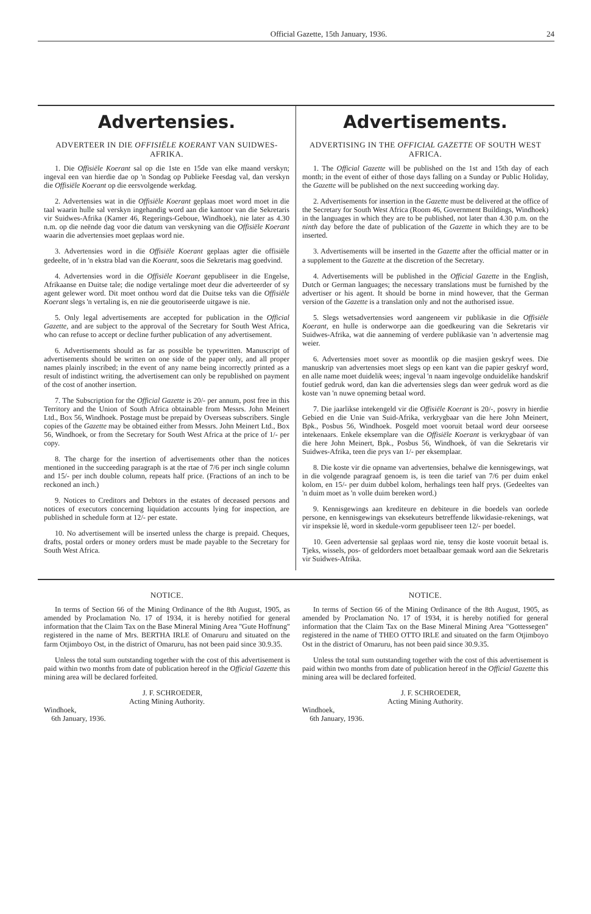Official Gazette, 15th January, 1936. 24
Advertensies.
ADVERTEER IN DIE OFFISIËLE KOERANT VAN SUIDWES-AFRIKA.
1. Die Offisiële Koerant sal op die 1ste en 15de van elke maand verskyn; ingeval een van hierdie dae op 'n Sondag op Publieke Feesdag val, dan verskyn die Offisiële Koerant op die eersvolgende werkdag.
2. Advertensies wat in die Offisiële Koerant geplaas moet word moet in die taal waarin hulle sal verskyn ingehandig word aan die kantoor van die Sekretaris vir Suidwes-Afrika (Kamer 46, Regerings-Geboue, Windhoek), nie later as 4.30 n.m. op die neënde dag voor die datum van verskyning van die Offisiële Koerant waarin die advertensies moet geplaas word nie.
3. Advertensies word in die Offisiële Koerant geplaas agter die offisiële gedeelte, of in 'n ekstra blad van die Koerant, soos die Sekretaris mag goedvind.
4. Advertensies word in die Offisiële Koerant gepubliseer in die Engelse, Afrikaanse en Duitse tale; die nodige vertalinge moet deur die adverteerder of sy agent gelewer word. Dit moet onthou word dat die Duitse teks van die Offisiële Koerant slegs 'n vertaling is, en nie die geoutoriseerde uitgawe is nie.
5. Only legal advertisements are accepted for publication in the Official Gazette, and are subject to the approval of the Secretary for South West Africa, who can refuse to accept or decline further publication of any advertisement.
6. Advertisements should as far as possible be typewritten. Manuscript of advertisements should be written on one side of the paper only, and all proper names plainly inscribed; in the event of any name being incorrectly printed as a result of indistinct writing, the advertisement can only be republished on payment of the cost of another insertion.
7. The Subscription for the Official Gazette is 20/- per annum, post free in this Territory and the Union of South Africa obtainable from Messrs. John Meinert Ltd., Box 56, Windhoek. Postage must be prepaid by Overseas subscribers. Single copies of the Gazette may be obtained either from Messrs. John Meinert Ltd., Box 56, Windhoek, or from the Secretary for South West Africa at the price of 1/- per copy.
8. The charge for the insertion of advertisements other than the notices mentioned in the succeeding paragraph is at the rtae of 7/6 per inch single column and 15/- per inch double column, repeats half price. (Fractions of an inch to be reckoned an inch.)
9. Notices to Creditors and Debtors in the estates of deceased persons and notices of executors concerning liquidation accounts lying for inspection, are published in schedule form at 12/- per estate.
10. No advertisement will be inserted unless the charge is prepaid. Cheques, drafts, postal orders or money orders must be made payable to the Secretary for South West Africa.
Advertisements.
ADVERTISING IN THE OFFICIAL GAZETTE OF SOUTH WEST AFRICA.
1. The Official Gazette will be published on the 1st and 15th day of each month; in the event of either of those days falling on a Sunday or Public Holiday, the Gazette will be published on the next succeeding working day.
2. Advertisements for insertion in the Gazette must be delivered at the office of the Secretary for South West Africa (Room 46, Government Buildings, Windhoek) in the languages in which they are to be published, not later than 4.30 p.m. on the ninth day before the date of publication of the Gazette in which they are to be inserted.
3. Advertisements will be inserted in the Gazette after the official matter or in a supplement to the Gazette at the discretion of the Secretary.
4. Advertisements will be published in the Official Gazette in the English, Dutch or German languages; the necessary translations must be furnished by the advertiser or his agent. It should be borne in mind however, that the German version of the Gazette is a translation only and not the authorised issue.
5. Slegs wetsadvertensies word aangeneem vir publikasie in die Offisiële Koerant, en hulle is onderworpe aan die goedkeuring van die Sekretaris vir Suidwes-Afrika, wat die aanneming of verdere publikasie van 'n advertensie mag weier.
6. Advertensies moet sover as moontlik op die masjien geskryf wees. Die manuskrip van advertensies moet slegs op een kant van die papier geskryf word, en alle name moet duidelik wees; ingeval 'n naam ingevolge onduidelike handskrif foutief gedruk word, dan kan die advertensies slegs dan weer gedruk word as die koste van 'n nuwe opneming betaal word.
7. Die jaarlikse intekengeld vir die Offisiële Koerant is 20/-, posvry in hierdie Gebied en die Unie van Suid-Afrika, verkrygbaar van die here John Meinert, Bpk., Posbus 56, Windhoek. Posgeld moet vooruit betaal word deur oorseese intekenaars. Enkele eksemplare van die Offisiële Koerant is verkrygbaar òf van die here John Meinert, Bpk., Posbus 56, Windhoek, òf van die Sekretaris vir Suidwes-Afrika, teen die prys van 1/- per eksemplaar.
8. Die koste vir die opname van advertensies, behalwe die kennisgewings, wat in die volgende paragraaf genoem is, is teen die tarief van 7/6 per duim enkel kolom, en 15/- per duim dubbel kolom, herhalings teen half prys. (Gedeeltes van 'n duim moet as 'n volle duim bereken word.)
9. Kennisgewings aan krediteure en debiteure in die boedels van oorlede persone, en kennisgewings van eksekuteurs betreffende likwidasie-rekenings, wat vir inspeksie lê, word in skedule-vorm gepubliseer teen 12/- per boedel.
10. Geen advertensie sal geplaas word nie, tensy die koste vooruit betaal is. Tjeks, wissels, pos- of geldorders moet betaalbaar gemaak word aan die Sekretaris vir Suidwes-Afrika.
NOTICE.
In terms of Section 66 of the Mining Ordinance of the 8th August, 1905, as amended by Proclamation No. 17 of 1934, it is hereby notified for general information that the Claim Tax on the Base Mineral Mining Area "Gute Hoffnung" registered in the name of Mrs. BERTHA IRLE of Omaruru and situated on the farm Otjimboyo Ost, in the district of Omaruru, has not been paid since 30.9.35.
Unless the total sum outstanding together with the cost of this advertisement is paid within two months from date of publication hereof in the Official Gazette this mining area will be declared forfeited.
J. F. SCHROEDER,
Acting Mining Authority.
Windhoek,
6th January, 1936.
NOTICE.
In terms of Section 66 of the Mining Ordinance of the 8th August, 1905, as amended by Proclamation No. 17 of 1934, it is hereby notified for general information that the Claim Tax on the Base Mineral Mining Area "Gottessegen" registered in the name of THEO OTTO IRLE and situated on the farm Otjimboyo Ost in the district of Omaruru, has not been paid since 30.9.35.
Unless the total sum outstanding together with the cost of this advertisement is paid within two months from date of publication hereof in the Official Gazette this mining area will be declared forfeited.
J. F. SCHROEDER,
Acting Mining Authority.
Windhoek,
6th January, 1936.